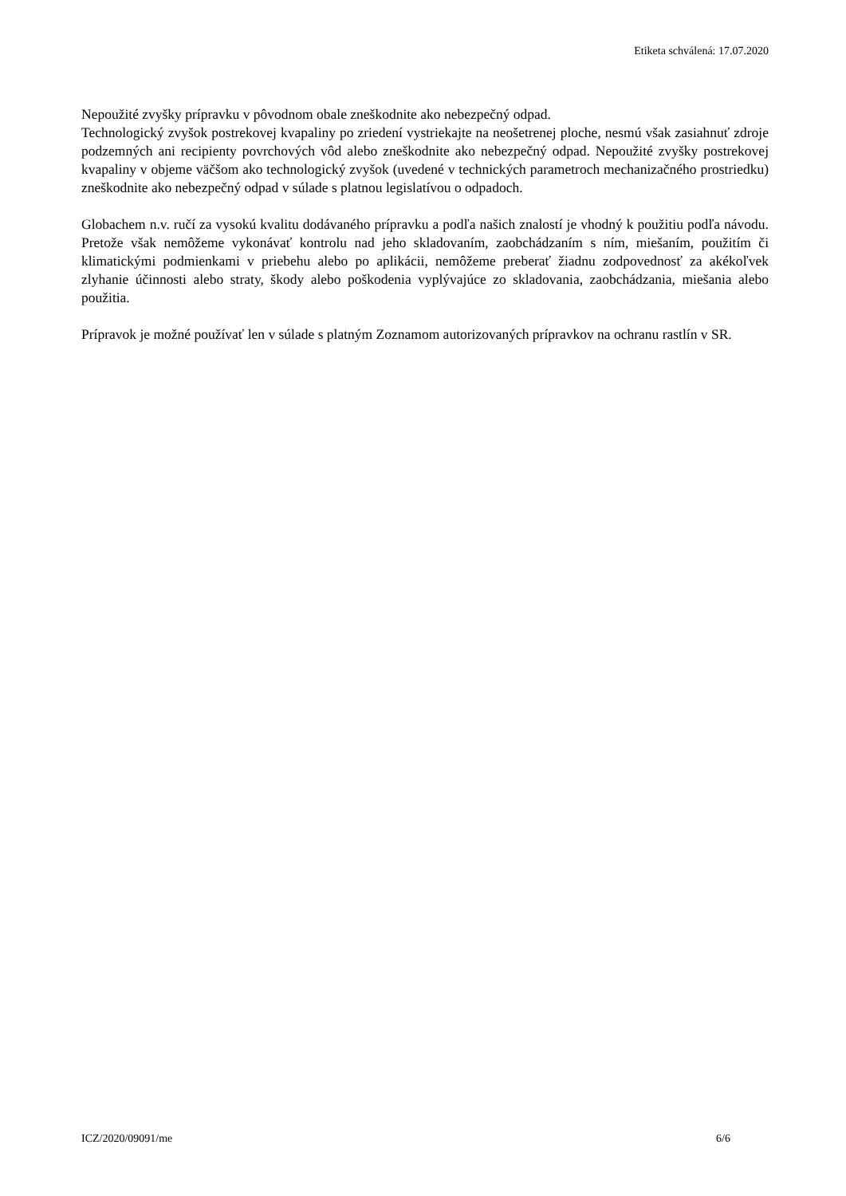Etiketa schválená: 17.07.2020
Nepoužité zvyšky prípravku v pôvodnom obale zneškodnite ako nebezpečný odpad.
Technologický zvyšok postrekovej kvapaliny po zriedení vystriekajte na neošetrenej ploche, nesmú však zasiahnuť zdroje podzemných ani recipienty povrchových vôd alebo zneškodnite ako nebezpečný odpad. Nepoužité zvyšky postrekovej kvapaliny v objeme väčšom ako technologický zvyšok (uvedené v technických parametroch mechanizačného prostriedku) zneškodnite ako nebezpečný odpad v súlade s platnou legislatívou o odpadoch.
Globachem n.v. ručí za vysokú kvalitu dodávaného prípravku a podľa našich znalostí je vhodný k použitiu podľa návodu. Pretože však nemôžeme vykonávať kontrolu nad jeho skladovaním, zaobchádzaním s ním, miešaním, použitím či klimatickými podmienkami v priebehu alebo po aplikácii, nemôžeme preberať žiadnu zodpovednosť za akékoľvek zlyhanie účinnosti alebo straty, škody alebo poškodenia vyplývajúce zo skladovania, zaobchádzania, miešania alebo použitia.
Prípravok je možné používať len v súlade s platným Zoznamom autorizovaných prípravkov na ochranu rastlín v SR.
ICZ/2020/09091/me 6/6